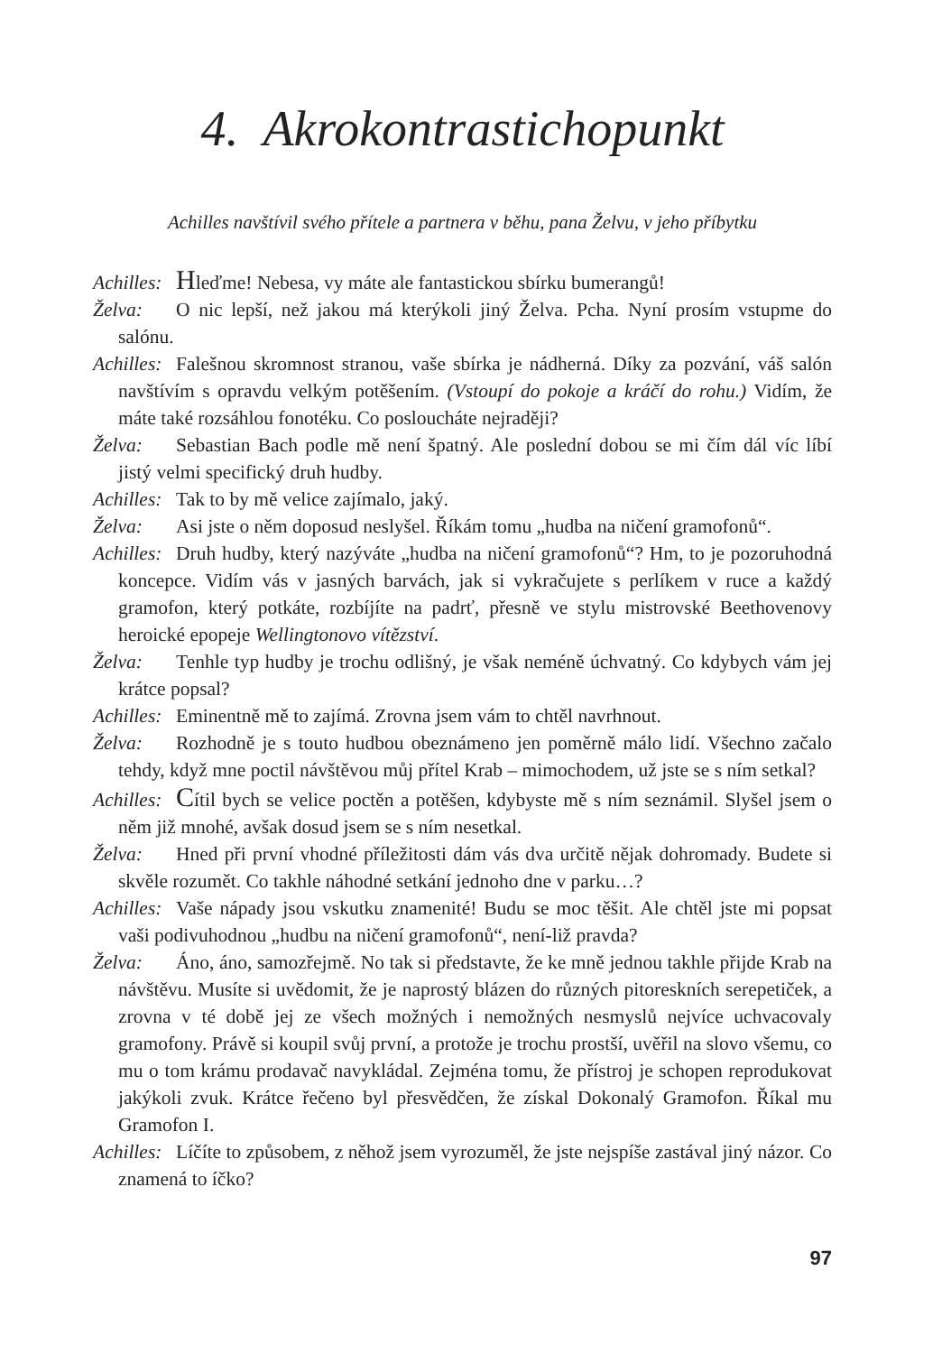4. Akrokontrastichopunkt
Achilles navštívil svého přítele a partnera v běhu, pana Želvu, v jeho příbytku
Achilles: Hleďme! Nebesa, vy máte ale fantastickou sbírku bumerangů!
Želva: O nic lepší, než jakou má kterýkoli jiný Želva. Pcha. Nyní prosím vstupme do salónu.
Achilles: Falešnou skromnost stranou, vaše sbírka je nádherná. Díky za pozvání, váš salón navštívím s opravdu velkým potěšením. (Vstoupí do pokoje a kráčí do rohu.) Vidím, že máte také rozsáhlou fonotéku. Co posloucháte nejraději?
Želva: Sebastian Bach podle mě není špatný. Ale poslední dobou se mi čím dál víc líbí jistý velmi specifický druh hudby.
Achilles: Tak to by mě velice zajímalo, jaký.
Želva: Asi jste o něm doposud neslyšel. Říkám tomu „hudba na ničení gramofonů“.
Achilles: Druh hudby, který nazýváte „hudba na ničení gramofonů“? Hm, to je pozoruhodná koncepce. Vidím vás v jasných barvách, jak si vykračujete s perlíkem v ruce a každý gramofon, který potkáte, rozbíjíte na padrť, přesně ve stylu mistrovské Beethovenovy heroické epopeje Wellingtonovo vítězství.
Želva: Tenhle typ hudby je trochu odlišný, je však neméně úchvatný. Co kdybych vám jej krátce popsal?
Achilles: Eminentně mě to zajímá. Zrovna jsem vám to chtěl navrhnout.
Želva: Rozhodně je s touto hudbou obeznámeno jen poměrně málo lidí. Všechno začalo tehdy, když mne poctil návštěvou můj přítel Krab – mimochodem, už jste se s ním setkal?
Achilles: Cítil bych se velice poctěn a potěšen, kdybyste mě s ním seznámil. Slyšel jsem o něm již mnohé, avšak dosud jsem se s ním nesetkal.
Želva: Hned při první vhodné příležitosti dám vás dva určitě nějak dohromady. Budete si skvěle rozumět. Co takhle náhodné setkání jednoho dne v parku…?
Achilles: Vaše nápady jsou vskutku znamenité! Budu se moc těšit. Ale chtěl jste mi popsat vaši podivuhodnou „hudbu na ničení gramofonů“, není-liž pravda?
Želva: Áno, áno, samozřejmě. No tak si představte, že ke mně jednou takhle přijde Krab na návštěvu. Musíte si uvědomit, že je naprostý blázen do různých pitoreskních serepetiček, a zrovna v té době jej ze všech možných i nemožných nesmyslů nejvíce uchvacovaly gramofony. Právě si koupil svůj první, a protože je trochu prostší, uvěřil na slovo všemu, co mu o tom krámu prodavač navykládal. Zejména tomu, že přístroj je schopen reprodukovat jakýkoli zvuk. Krátce řečeno byl přesvědčen, že získal Dokonalý Gramofon. Říkal mu Gramofon I.
Achilles: Líčíte to způsobem, z něhož jsem vyrozuměl, že jste nejspíše zastával jiný názor. Co znamená to íčko?
97